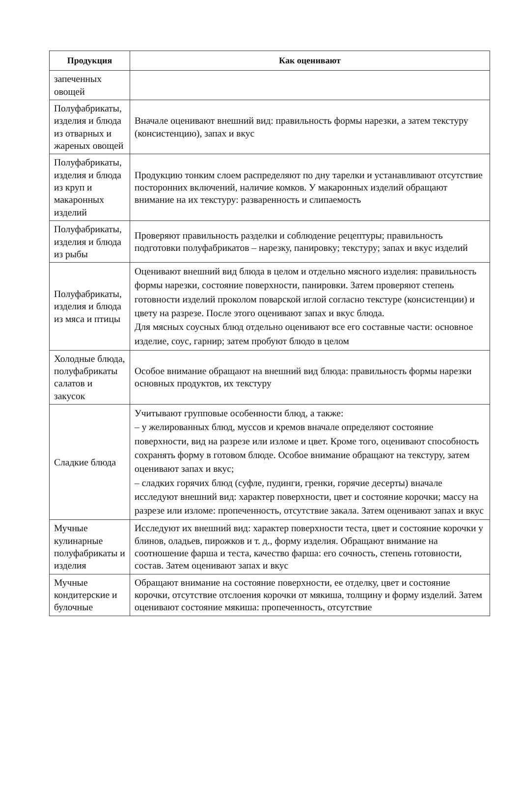| Продукция | Как оценивают |
| --- | --- |
| запеченных овощей | |
| Полуфабрикаты, изделия и блюда из отварных и жареных овощей | Вначале оценивают внешний вид: правильность формы нарезки, а затем текстуру (консистенцию), запах и вкус |
| Полуфабрикаты, изделия и блюда из круп и макаронных изделий | Продукцию тонким слоем распределяют по дну тарелки и устанавливают отсутствие посторонних включений, наличие комков. У макаронных изделий обращают внимание на их текстуру: разваренность и слипаемость |
| Полуфабрикаты, изделия и блюда из рыбы | Проверяют правильность разделки и соблюдение рецептуры; правильность подготовки полуфабрикатов – нарезку, панировку; текстуру; запах и вкус изделий |
| Полуфабрикаты, изделия и блюда из мяса и птицы | Оценивают внешний вид блюда в целом и отдельно мясного изделия: правильность формы нарезки, состояние поверхности, панировки. Затем проверяют степень готовности изделий проколом поварской иглой согласно текстуре (консистенции) и цвету на разрезе. После этого оценивают запах и вкус блюда. Для мясных соусных блюд отдельно оценивают все его составные части: основное изделие, соус, гарнир; затем пробуют блюдо в целом |
| Холодные блюда, полуфабрикаты салатов и закусок | Особое внимание обращают на внешний вид блюда: правильность формы нарезки основных продуктов, их текстуру |
| Сладкие блюда | Учитывают групповые особенности блюд, а также: – у желированных блюд, муссов и кремов вначале определяют состояние поверхности, вид на разрезе или изломе и цвет. Кроме того, оценивают способность сохранять форму в готовом блюде. Особое внимание обращают на текстуру, затем оценивают запах и вкус; – сладких горячих блюд (суфле, пудинги, гренки, горячие десерты) вначале исследуют внешний вид: характер поверхности, цвет и состояние корочки; массу на разрезе или изломе: пропеченность, отсутствие закала. Затем оценивают запах и вкус |
| Мучные кулинарные полуфабрикаты и изделия | Исследуют их внешний вид: характер поверхности теста, цвет и состояние корочки у блинов, оладьев, пирожков и т. д., форму изделия. Обращают внимание на соотношение фарша и теста, качество фарша: его сочность, степень готовности, состав. Затем оценивают запах и вкус |
| Мучные кондитерские и булочные | Обращают внимание на состояние поверхности, ее отделку, цвет и состояние корочки, отсутствие отслоения корочки от мякиша, толщину и форму изделий. Затем оценивают состояние мякиша: пропеченность, отсутствие |